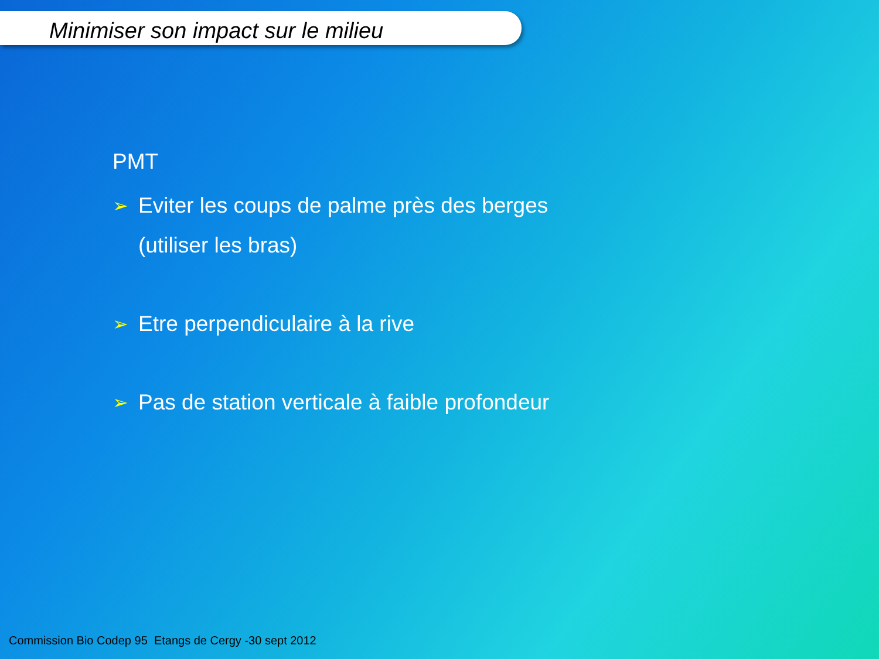Minimiser son impact sur le milieu
PMT
➢ Eviter les coups de palme près des berges
(utiliser les bras)
➢ Etre perpendiculaire à la rive
➢ Pas de station verticale à faible profondeur
Commission Bio Codep 95 Etangs de Cergy -30 sept 2012